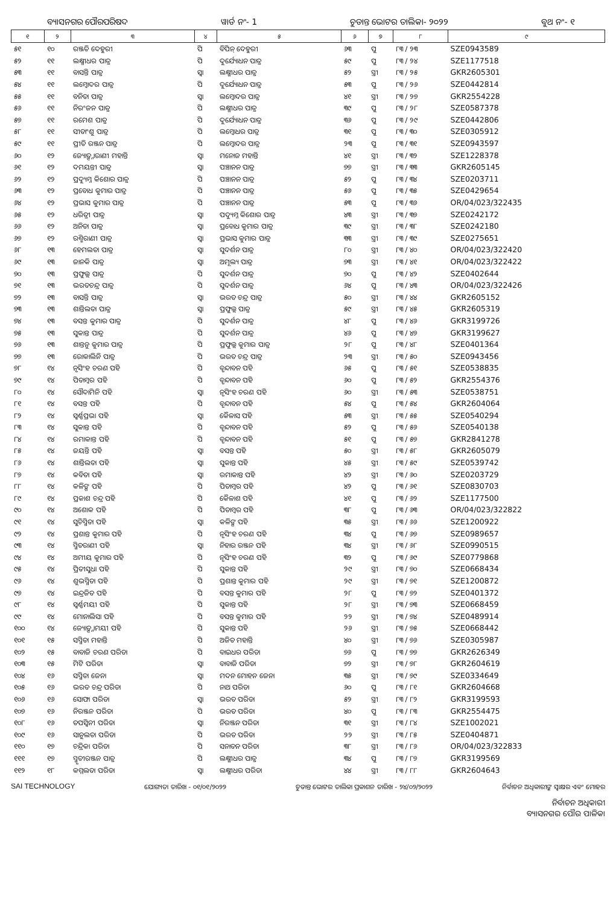ବ୍ୟାସନଗର ପୌରପରିଷଦ ୱାର୍ଡ ନଂ- 1 ଚୁଡାନ୍ତ ଭୋଟର ତାଲିକା- ୨୦୨୨ ବୁଥ ନଂ- ୧
| ୧ | ୨ | ୩ | ୪ | ୫ | ୬ | ୭ | ୮ | ୯ |
| --- | --- | --- | --- | --- | --- | --- | --- | --- |
| ୫୧ | ୧୦ | ରଞ୍ଜତି ଦେହୁରୀ | ପି | ବିପିନ୍ ଦେହୁରୀ | ୬୩ | ପୁ | ୮୩ / ୨୩ | SZE0943589 |
| ୫୨ | ୧୧ | ଲକ୍ଷ୍ମୀଧର ପାତ୍ର | ପି | ଦୁର୍ଯ୍ୟୋଧନ ପାତ୍ର | ୫୯ | ପୁ | ୮୩ / ୨୪ | SZE1177518 |
| ୫୩ | ୧୧ | ବାସନ୍ତି ପାତ୍ର | ସ୍ୱା | ଲକ୍ଷ୍ମୀଧର ପାତ୍ର | ୫୨ | ସ୍ତ୍ରୀ | ୮୩ / ୨୫ | GKR2605301 |
| ୫୪ | ୧୧ | ଲମ୍ବୋଦର ପାତ୍ର | ପି | ଦୁର୍ଯ୍ୟୋଧନ ପାତ୍ର | ୫୩ | ପୁ | ୮୩ / ୨୬ | SZE0442814 |
| ୫୫ | ୧୧ | ବନିତା ପାତ୍ର | ସ୍ୱା | ଲମ୍ବୋଦର ପାତ୍ର | ୪୧ | ସ୍ତ୍ରୀ | ୮୩ / ୨୭ | GKR2554228 |
| ୫୬ | ୧୧ | ନିରଂଜନ ପାତ୍ର | ପି | ଲକ୍ଷ୍ମୀଧର ପାତ୍ର | ୩୯ | ପୁ | ୮୩ / ୨୮ | SZE0587378 |
| ୫୭ | ୧୧ | ରମେଶ ପାତ୍ର | ପି | ଦୁର୍ଯ୍ୟୋଧନ ପାତ୍ର | ୩୬ | ପୁ | ୮୩ / ୨୯ | SZE0442806 |
| ୫୮ | ୧୧ | ସୀତାଂଶୁ ପାତ୍ର | ପି | ଲମ୍ବୋଧର ପାତ୍ର | ୩୧ | ପୁ | ୮୩ / ୩୦ | SZE0305912 |
| ୫୯ | ୧୧ | ପ୍ରୀତି ରଞ୍ଜନ ପାତ୍ର | ପି | ଲମ୍ବୋଦର ପାତ୍ର | ୨୩ | ପୁ | ୮୩ / ୩୧ | SZE0943597 |
| ୬୦ | ୧୨ | ଜ୍ୟୋତ୍ସ୍ନାରାଣୀ ମହାନ୍ତି | ସ୍ୱା | ମନୋଜ ମହାନ୍ତି | ୪୧ | ସ୍ତ୍ରୀ | ୮୩ / ୩୨ | SZE1228378 |
| ୬୧ | ୧୨ | ଦମୟନ୍ତୀ ପାତ୍ର | ସ୍ୱା | ପଞ୍ଚାନନ ପାତ୍ର | ୭୭ | ସ୍ତ୍ରୀ | ୮୩ / ୩୩ | GKR2605145 |
| ୬୨ | ୧୨ | ପ୍ରଦ୍ୟୁମ୍ନ କିଶୋର ପାତ୍ର | ପି | ପଞ୍ଚାନନ ପାତ୍ର | ୫୨ | ପୁ | ୮୩ / ୩୪ | SZE0203711 |
| ୬୩ | ୧୨ | ପ୍ରବୋଧ କୁମାର ପାତ୍ର | ପି | ପଞ୍ଚାନନ ପାତ୍ର | ୫୬ | ପୁ | ୮୩ / ୩୫ | SZE0429654 |
| ୬୪ | ୧୨ | ପ୍ରଭାସ କୁମାର ପାତ୍ର | ପି | ପଞ୍ଚାନନ ପାତ୍ର | ୫୩ | ପୁ | ୮୩ / ୩୬ | OR/04/023/322435 |
| ୬୫ | ୧୨ | ଧରିତ୍ରୀ ପାତ୍ର | ସ୍ୱା | ପଦ୍ୟୁମ୍ନ କିଶୋର ପାତ୍ର | ୪୩ | ସ୍ତ୍ରୀ | ୮୩ / ୩୭ | SZE0242172 |
| ୬୬ | ୧୨ | ଅନିତା ପାତ୍ର | ସ୍ୱା | ପ୍ରବୋଧ କୁମାର ପାତ୍ର | ୩୯ | ସ୍ତ୍ରୀ | ୮୩ / ୩୮ | SZE0242180 |
| ୬୭ | ୧୨ | ରଶ୍ମିରାଣୀ ପାତ୍ର | ସ୍ୱା | ପ୍ରଭାସ କୁମାର ପାତ୍ର | ୩୩ | ସ୍ତ୍ରୀ | ୮୩ / ୩୯ | SZE0275651 |
| ୬୮ | ୧୩ | ହେମଲତା ପାତ୍ର | ସ୍ୱା | ସୁଦର୍ଶନ ପାତ୍ର | ୮୦ | ସ୍ତ୍ରୀ | ୮୩ / ୪୦ | OR/04/023/322420 |
| ୬୯ | ୧୩ | ଜାନକି ପାତ୍ର | ସ୍ୱା | ଅମୂଲ୍ୟ ପାତ୍ର | ୭୩ | ସ୍ତ୍ରୀ | ୮୩ / ୪୧ | OR/04/023/322422 |
| ୭୦ | ୧୩ | ପ୍ରଫୁଲ୍ଲ ପାତ୍ର | ପି | ସୁଦର୍ଶନ ପାତ୍ର | ୭୦ | ପୁ | ୮୩ / ୪୨ | SZE0402644 |
| ୭୧ | ୧୩ | ଭରତଚନ୍ଦ୍ର ପାତ୍ର | ପି | ସୁଦର୍ଶନ ପାତ୍ର | ୬୪ | ପୁ | ୮୩ / ୪୩ | OR/04/023/322426 |
| ୭୨ | ୧୩ | ବାସନ୍ତି ପାତ୍ର | ସ୍ୱା | ଭରତ ଚନ୍ଦ୍ର ପାତ୍ର | ୫୦ | ସ୍ତ୍ରୀ | ୮୩ / ୪୪ | GKR2605152 |
| ୭୩ | ୧୩ | ଶାନ୍ତିଲତା ପାତ୍ର | ସ୍ୱା | ପ୍ରଫୁଲ୍ଲ ପାତ୍ର | ୫୯ | ସ୍ତ୍ରୀ | ୮୩ / ୪୫ | GKR2605319 |
| ୭୪ | ୧୩ | ବସନ୍ତ କୁମାର ପାତ୍ର | ପି | ସୁଦର୍ଶନ ପାତ୍ର | ୪୮ | ପୁ | ୮୩ / ୪୬ | GKR3199726 |
| ୭୫ | ୧୩ | ସୁକାନ୍ତ ପାତ୍ର | ପି | ସୁଦର୍ଶନ ପାତ୍ର | ୪୬ | ପୁ | ୮୩ / ୪୭ | GKR3199627 |
| ୭୬ | ୧୩ | ଶାନ୍ତନୁ କୁମାର ପାତ୍ର | ପି | ପ୍ରଫୁଲ୍ଲ କୁମାର ପାତ୍ର | ୨୮ | ପୁ | ୮୩ / ୪୮ | SZE0401364 |
| ୭୭ | ୧୩ | ରୋକାଲିନି ପାତ୍ର | ପି | ଭରତ ଚନ୍ଦ୍ର ପାତ୍ର | ୨୩ | ସ୍ତ୍ରୀ | ୮୩ / ୫୦ | SZE0943456 |
| ୭୮ | ୧୪ | ନୃସିଂହ ଚରଣ ପହି | ପି | ବୃନ୍ଦାବନ ପହି | ୬୫ | ପୁ | ୮୩ / ୫୧ | SZE0538835 |
| ୭୯ | ୧୪ | ପିତାମ୍ବର ପହି | ପି | ବୃନ୍ଦାବନ ପହି | ୬୦ | ପୁ | ୮୩ / ୫୨ | GKR2554376 |
| ୮୦ | ୧୪ | ସୌଦାମିନି ପହି | ସ୍ୱା | ନୃସିଂହ ଚରଣ ପହି | ୬୦ | ସ୍ତ୍ରୀ | ୮୩ / ୫୩ | SZE0538751 |
| ୮୧ | ୧୪ | ବସନ୍ତ ପହି | ପି | ବୃନ୍ଦାବନ ପହି | ୫୪ | ପୁ | ୮୩ / ୫୪ | GKR2604064 |
| ୮୨ | ୧୪ | ସ୍ୱର୍ଣ୍ଣପ୍ରଭା ପହି | ସ୍ୱା | କୈଳାସ ପହି | ୫୩ | ସ୍ତ୍ରୀ | ୮୩ / ୫୫ | SZE0540294 |
| ୮୩ | ୧୪ | ସୁକାନ୍ତ ପହି | ପି | ବୃନ୍ଦାବନ ପହି | ୫୨ | ପୁ | ୮୩ / ୫୬ | SZE0540138 |
| ୮୪ | ୧୪ | ରମାକାନ୍ତ ପହି | ପି | ବୃନ୍ଦାବନ ପହି | ୫୧ | ପୁ | ୮୩ / ୫୭ | GKR2841278 |
| ୮୫ | ୧୪ | ଜୟନ୍ତି ପହି | ସ୍ୱା | ବସନ୍ତ ପହି | ୫୦ | ସ୍ତ୍ରୀ | ୮୩ / ୫୮ | GKR2605079 |
| ୮୬ | ୧୪ | ଶାନ୍ତିଲତା ପହି | ସ୍ୱା | ସୁକାନ୍ତ ପହି | ୪୫ | ସ୍ତ୍ରୀ | ୮୩ / ୫୯ | SZE0539742 |
| ୮୭ | ୧୪ | କବିତା ପହି | ସ୍ୱା | ରମାକାନ୍ତ ପହି | ୪୨ | ସ୍ତ୍ରୀ | ୮୩ / ୬୦ | SZE0203729 |
| ୮୮ | ୧୪ | କଳିଙ୍ଗ ପହି | ପି | ପିତାମ୍ବର ପହି | ୪୨ | ପୁ | ୮୩ / ୬୧ | SZE0830703 |
| ୮୯ | ୧୪ | ପ୍ରକାଶ ଚନ୍ଦ୍ର ପହି | ପି | କୈଳାଶ ପହି | ୪୧ | ପୁ | ୮୩ / ୬୨ | SZE1177500 |
| ୯୦ | ୧୪ | ଅଶୋକ ପହି | ପି | ପିତାମ୍ବର ପହି | ୩୮ | ପୁ | ୮୩ / ୬୩ | OR/04/023/322822 |
| ୯୧ | ୧୪ | ସୁଚିସ୍ମିତା ପହି | ସ୍ୱା | କଳିଙ୍ଗ ପହି | ୩୫ | ସ୍ତ୍ରୀ | ୮୩ / ୬୬ | SZE1200922 |
| ୯୨ | ୧୪ | ପ୍ରଶାନ୍ତ କୁମାର ପହି | ପି | ନୃସିଂହ ଚରଣ ପହି | ୩୪ | ପୁ | ୮୩ / ୬୭ | SZE0989657 |
| ୯୩ | ୧୪ | ସ୍ମିତରାଣୀ ପହି | ସ୍ୱା | ନିହାର ରଞ୍ଜନ ପହି | ୩୪ | ସ୍ତ୍ରୀ | ୮୩ / ୬୮ | SZE0990515 |
| ୯୪ | ୧୪ | ଅମୀୟ କୁମାର ପହି | ପି | ନୃସିଂହ ଚରଣ ପହି | ୩୨ | ପୁ | ୮୩ / ୬୯ | SZE0779868 |
| ୯୫ | ୧୪ | ପ୍ରିତୀସୁଧା ପହି | ପି | ସୁକାନ୍ତ ପହି | ୨୯ | ସ୍ତ୍ରୀ | ୮୩ / ୭୦ | SZE0668434 |
| ୯୬ | ୧୪ | ଶୁଭସ୍ମିତା ପହି | ପି | ପ୍ରଶାନ୍ତ କୁମାର ପହି | ୨୯ | ସ୍ତ୍ରୀ | ୮୩ / ୭୧ | SZE1200872 |
| ୯୭ | ୧୪ | ଇନ୍ଦ୍ରଜିତ ପହି | ପି | ବସନ୍ତ କୁମାର ପହି | ୨୮ | ପୁ | ୮୩ / ୭୨ | SZE0401372 |
| ୯୮ | ୧୪ | ସ୍ୱର୍ଣ୍ଣମୟୀ ପହି | ପି | ସୁକାନ୍ତ ପହି | ୨୮ | ସ୍ତ୍ରୀ | ୮୩ / ୭୩ | SZE0668459 |
| ୯୯ | ୧୪ | ମୋନାଲିସା ପହି | ପି | ବସନ୍ତ କୁମାର ପହି | ୨୨ | ସ୍ତ୍ରୀ | ୮୩ / ୭୪ | SZE0489914 |
| ୧୦୦ | ୧୪ | ଜ୍ୟୋତ୍ସ୍ନାମୟୀ ପହି | ପି | ସୁକାନ୍ତ ପହି | ୨୬ | ସ୍ତ୍ରୀ | ୮୩ / ୭୫ | SZE0668442 |
| ୧୦୧ | ୧୫ | ସସ୍ମିତା ମହାନ୍ତି | ପି | ଅଜିତ ମହାନ୍ତି | ୪୦ | ସ୍ତ୍ରୀ | ୮୩ / ୭୬ | SZE0305987 |
| ୧୦୨ | ୧୫ | ବାବାଜି ଚରଣ ପରିଡା | ପି | ବାଇଧର ପରିଡା | ୭୬ | ପୁ | ୮୩ / ୭୭ | GKR2626349 |
| ୧୦୩ | ୧୫ | ମିଟି ପରିଡା | ସ୍ୱା | ବାବାଜି ପରିଡା | ୭୨ | ସ୍ତ୍ରୀ | ୮୩ / ୭୮ | GKR2604619 |
| ୧୦୪ | ୧୬ | ସସ୍ମିତା ଜେନା | ସ୍ୱା | ମଦନ ମୋହନ ଜେନା | ୩୫ | ସ୍ତ୍ରୀ | ୮୩ / ୭୯ | SZE0334649 |
| ୧୦୫ | ୧୬ | ଭରତ ଚନ୍ଦ୍ର ପରିଡା | ପି | ନାଥ ପରିଡା | ୬୦ | ପୁ | ୮୩ / ୮୧ | GKR2604668 |
| ୧୦୬ | ୧୬ | ସୋଫା ପରିଡା | ସ୍ୱା | ଭରତ ପରିଡା | ୫୨ | ସ୍ତ୍ରୀ | ୮୩ / ୮୨ | GKR3199593 |
| ୧୦୭ | ୧୬ | ନିରଞ୍ଜନ ପରିଡା | ପି | ଭରତ ପରିଡା | ୪୦ | ପୁ | ୮୩ / ୮୩ | GKR2554475 |
| ୧୦୮ | ୧୬ | ତପସ୍ୱିନୀ ପରିଡା | ସ୍ୱା | ନିରଞ୍ଜନ ପରିଡା | ୩୧ | ସ୍ତ୍ରୀ | ୮୩ / ୮୪ | SZE1002021 |
| ୧୦୯ | ୧୬ | ସାନୁଲତା ପରିଡା | ପି | ଭରତ ପରିଡା | ୨୨ | ସ୍ତ୍ରୀ | ୮୩ / ୮୫ | SZE0404871 |
| ୧୧୦ | ୧୭ | ଚନ୍ଦ୍ରିକା ପରିଡା | ପି | ସନାତନ ପରିଡା | ୩୮ | ସ୍ତ୍ରୀ | ୮୩ / ୮୬ | OR/04/023/322833 |
| ୧୧୧ | ୧୭ | ସ୍ମୃତୀରଞ୍ଜନ ପାତ୍ର | ପି | ଲକ୍ଷ୍ମୀଧର ପାତ୍ର | ୩୪ | ପୁ | ୮୩ / ୮୭ | GKR3199569 |
| ୧୧୨ | ୧୮ | କମ୍ମଲତା ପରିଡା | ସ୍ୱା | ଲକ୍ଷ୍ମୀଧର ପରିଡା | ୪୪ | ସ୍ତ୍ରୀ | ୮୩ / ୮୮ | GKR2604643 |
SAI TECHNOLOGY ଯୋଗ୍ୟତା ତାରିଖ - ୦୧/୦୧/୨୦୨୨ ଚୁଡାନ୍ତ ଭୋଟର ତାଲିକା ପ୍ରକାଶନ ତାରିଖ - ୨୪/୦୨/୨୦୨୨ ନିର୍ବାଚନ ଅଧିକାରୀଙ୍କ ସ୍ୱାକ୍ଷର ଏବଂ ମୋହର
ନିର୍ବାଚନ ଅଧିକାରୀ
ବ୍ୟାସନଗର ପୌର ପାଳିକା